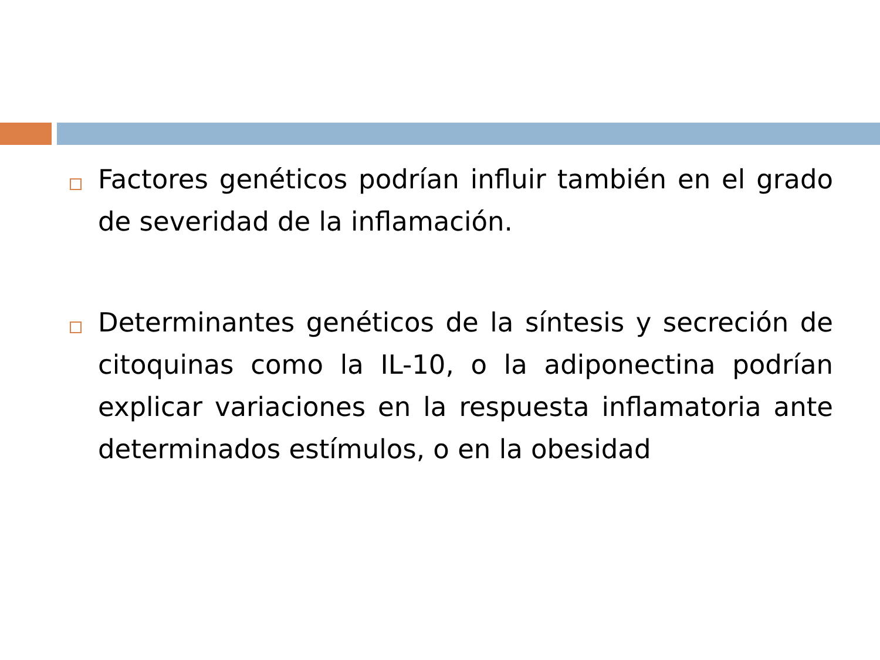Factores genéticos podrían influir también en el grado de severidad de la inflamación.
Determinantes genéticos de la síntesis y secreción de citoquinas como la IL-10, o la adiponectina podrían explicar variaciones en la respuesta inflamatoria ante determinados estímulos, o en la obesidad